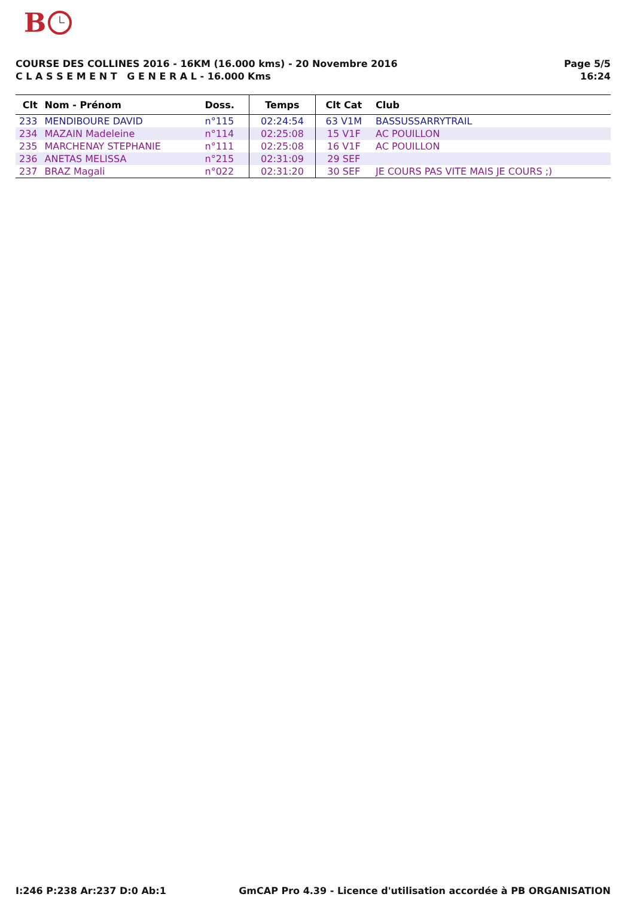B
COURSE DES COLLINES 2016 - 16KM (16.000 kms) - 20 Novembre 2016
C L A S S E M E N T G E N E R A L - 16.000 Kms
Page 5/5
16:24
| Clt | Nom - Prénom | Doss. | Temps | Clt Cat | Club |
| --- | --- | --- | --- | --- | --- |
| 233 | MENDIBOURE DAVID | n°115 | 02:24:54 | 63 V1M | BASSUSSARRYTRAIL |
| 234 | MAZAIN Madeleine | n°114 | 02:25:08 | 15 V1F | AC POUILLON |
| 235 | MARCHENAY STEPHANIE | n°111 | 02:25:08 | 16 V1F | AC POUILLON |
| 236 | ANETAS MELISSA | n°215 | 02:31:09 | 29 SEF | |
| 237 | BRAZ Magali | n°022 | 02:31:20 | 30 SEF | JE COURS PAS VITE MAIS JE COURS ;) |
I:246 P:238 Ar:237 D:0 Ab:1 GmCAP Pro 4.39 - Licence d'utilisation accordée à PB ORGANISATION